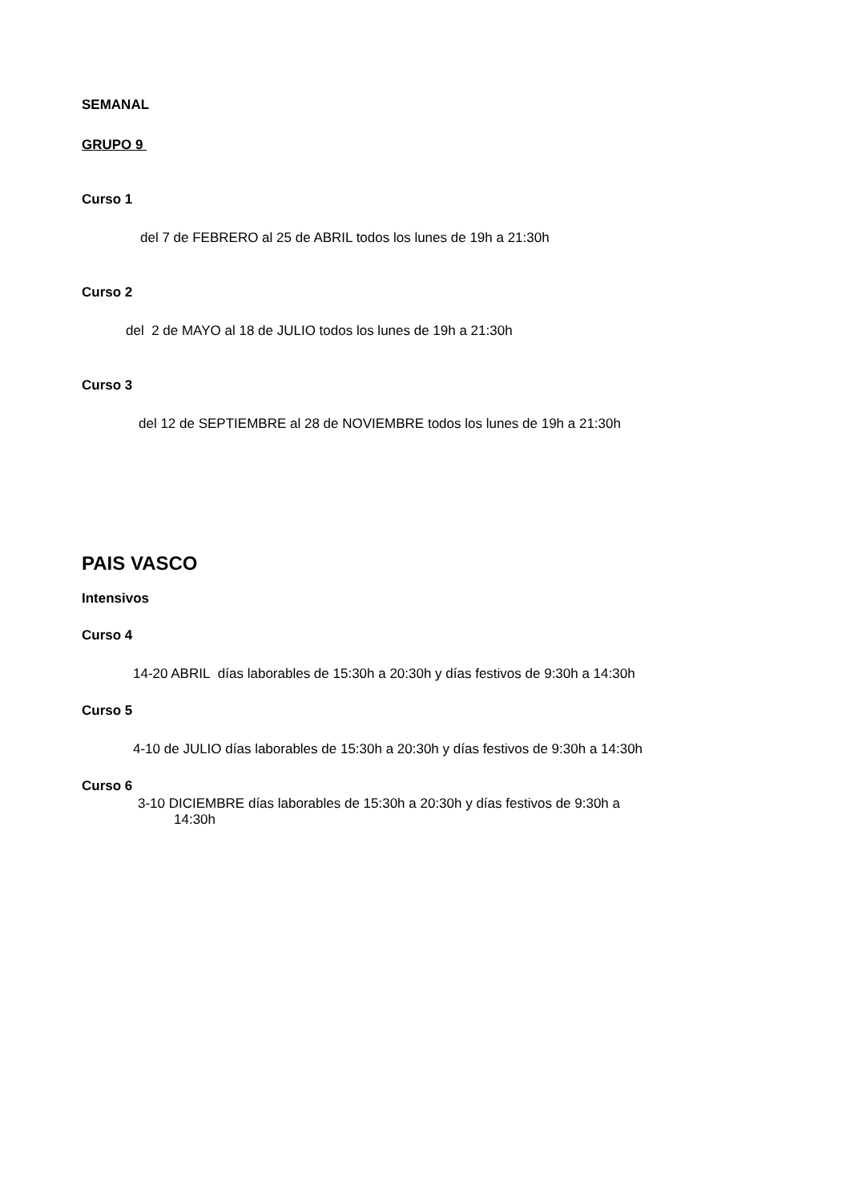SEMANAL
GRUPO 9
Curso 1
del 7 de FEBRERO al 25 de ABRIL todos los lunes de 19h a 21:30h
Curso 2
del 2 de MAYO al 18 de JULIO todos los lunes de 19h a 21:30h
Curso 3
del 12 de SEPTIEMBRE al 28 de NOVIEMBRE todos los lunes de 19h a 21:30h
PAIS VASCO
Intensivos
Curso 4
14-20 ABRIL días laborables de 15:30h a 20:30h y días festivos de 9:30h a 14:30h
Curso 5
4-10 de JULIO días laborables de 15:30h a 20:30h y días festivos de 9:30h a 14:30h
Curso 6
3-10 DICIEMBRE días laborables de 15:30h a 20:30h y días festivos de 9:30h a
14:30h